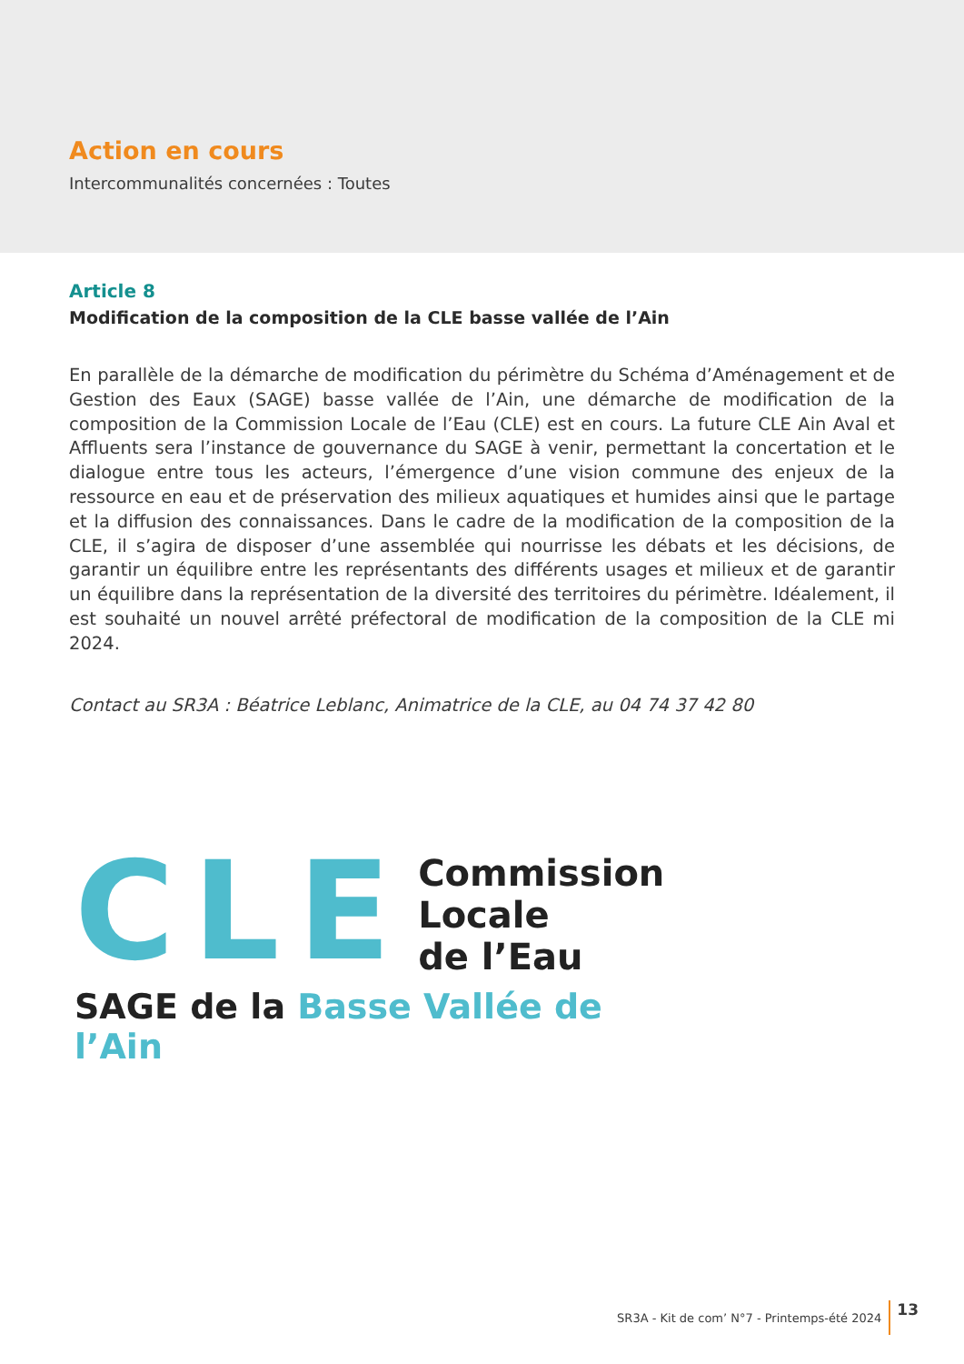Action en cours
Intercommunalités concernées : Toutes
Article 8
Modification de la composition de la CLE basse vallée de l’Ain
En parallèle de la démarche de modification du périmètre du Schéma d’Aménagement et de Gestion des Eaux (SAGE) basse vallée de l’Ain, une démarche de modification de la composition de la Commission Locale de l’Eau (CLE) est en cours. La future CLE Ain Aval et Affluents sera l’instance de gouvernance du SAGE à venir, permettant la concertation et le dialogue entre tous les acteurs, l’émergence d’une vision commune des enjeux de la ressource en eau et de préservation des milieux aquatiques et humides ainsi que le partage et la diffusion des connaissances. Dans le cadre de la modification de la composition de la CLE, il s’agira de disposer d’une assemblée qui nourrisse les débats et les décisions, de garantir un équilibre entre les représentants des différents usages et milieux et de garantir un équilibre dans la représentation de la diversité des territoires du périmètre. Idéalement, il est souhaité un nouvel arrêté préfectoral de modification de la composition de la CLE mi 2024.
Contact au SR3A : Béatrice Leblanc, Animatrice de la CLE, au 04 74 37 42 80
CLE
Commission
Locale
de l’Eau
SAGE de la Basse Vallée de l’Ain
SR3A - Kit de com’ N°7 - Printemps-été 2024 13